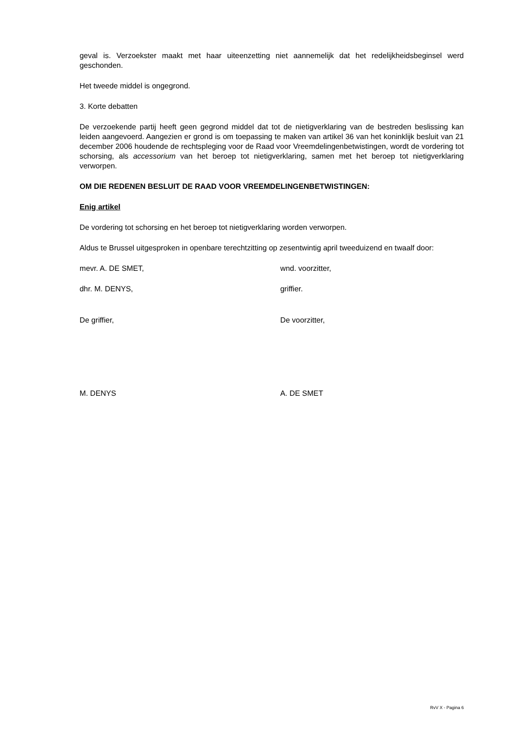geval is. Verzoekster maakt met haar uiteenzetting niet aannemelijk dat het redelijkheidsbeginsel werd geschonden.
Het tweede middel is ongegrond.
3. Korte debatten
De verzoekende partij heeft geen gegrond middel dat tot de nietigverklaring van de bestreden beslissing kan leiden aangevoerd. Aangezien er grond is om toepassing te maken van artikel 36 van het koninklijk besluit van 21 december 2006 houdende de rechtspleging voor de Raad voor Vreemdelingenbetwistingen, wordt de vordering tot schorsing, als accessorium van het beroep tot nietigverklaring, samen met het beroep tot nietigverklaring verworpen.
OM DIE REDENEN BESLUIT DE RAAD VOOR VREEMDELINGENBETWISTINGEN:
Enig artikel
De vordering tot schorsing en het beroep tot nietigverklaring worden verworpen.
Aldus te Brussel uitgesproken in openbare terechtzitting op zesentwintig april tweeduizend en twaalf door:
mevr. A. DE SMET, wnd. voorzitter,
dhr. M. DENYS, griffier.
De griffier, De voorzitter,
M. DENYS A. DE SMET
RvV X - Pagina 6